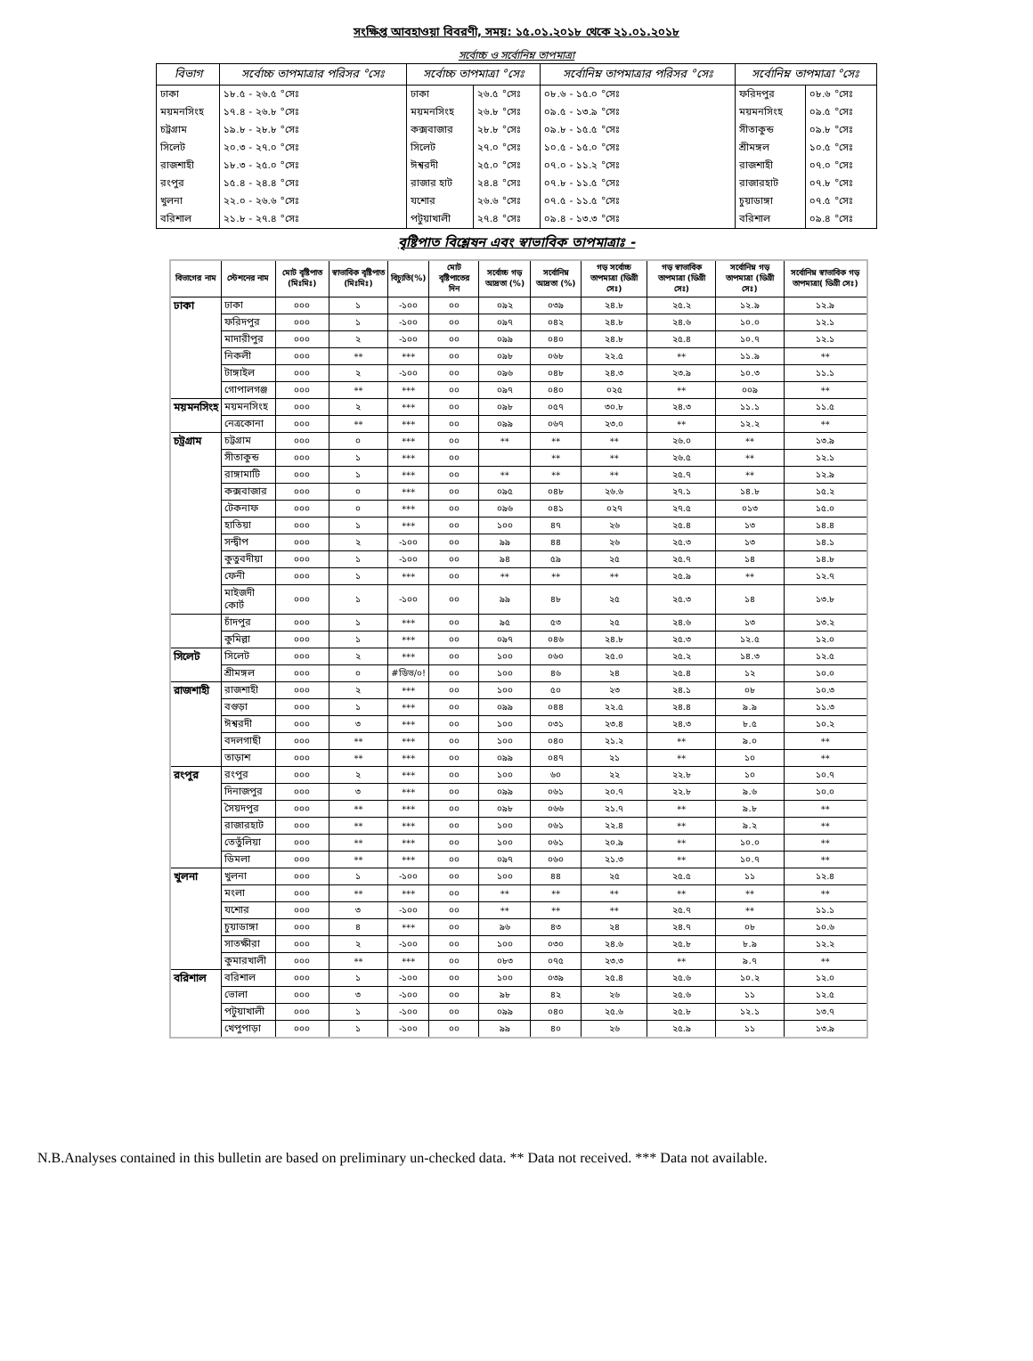সংক্ষিপ্ত আবহাওয়া বিবরণী, সময়: ১৫.০১.২০১৮ থেকে ২১.০১.২০১৮
সর্বোচ্চ ও সর্বোনিম্ন তাপমাত্রা
| বিভাগ | সর্বোচ্চ তাপমাত্রার পরিসর °সেঃ | সর্বোচ্চ তাপমাত্রা °সেঃ | | সর্বোনিম্ন তাপমাত্রার পরিসর °সেঃ | সর্বোনিম্ন তাপমাত্রা °সেঃ | |
| --- | --- | --- | --- | --- | --- | --- |
| ঢাকা | ১৮.৫ - ২৬.৫ °সেঃ | ঢাকা | ২৬.৫ °সেঃ | ০৮.৬ - ১৫.০ °সেঃ | ফরিদপুর | ০৮.৬ °সেঃ |
| ময়মনসিংহ | ১৭.৪ - ২৬.৮ °সেঃ | ময়মনসিংহ | ২৬.৮ °সেঃ | ০৯.৫ - ১৩.৯ °সেঃ | ময়মনসিংহ | ০৯.৫ °সেঃ |
| চট্রগ্রাম | ১৯.৮ - ২৮.৮ °সেঃ | কক্সবাজার | ২৮.৮ °সেঃ | ০৯.৮ - ১৫.৫ °সেঃ | সীতাকুন্ড | ০৯.৮ °সেঃ |
| সিলেট | ২০.৩ - ২৭.০ °সেঃ | সিলেট | ২৭.০ °সেঃ | ১০.৫ - ১৫.০ °সেঃ | শ্রীমঙ্গল | ১০.৫ °সেঃ |
| রাজশাহী | ১৮.৩ - ২৫.০ °সেঃ | ঈশ্বরদী | ২৫.০ °সেঃ | ০৭.০ - ১১.২ °সেঃ | রাজশাহী | ০৭.০ °সেঃ |
| রংপুর | ১৫.৪ - ২৪.৪ °সেঃ | রাজার হাট | ২৪.৪ °সেঃ | ০৭.৮ - ১১.৫ °সেঃ | রাজারহাট | ০৭.৮ °সেঃ |
| খুলনা | ২২.০ - ২৬.৬ °সেঃ | যশোর | ২৬.৬ °সেঃ | ০৭.৫ - ১১.৫ °সেঃ | চুয়াডাঙ্গা | ০৭.৫ °সেঃ |
| বরিশাল | ২১.৮ - ২৭.৪ °সেঃ | পটুয়াখালী | ২৭.৪ °সেঃ | ০৯.৪ - ১৩.৩ °সেঃ | বরিশাল | ০৯.৪ °সেঃ |
বৃষ্টিপাত বিশ্লেষন এবং স্বাভাবিক তাপমাত্রাঃ -
| বিভাগের নাম | স্টেশনের নাম | মোট বৃষ্টিপাত (মিঃমিঃ) | স্বাভাবিক বৃষ্টিপাত (মিঃমিঃ) | বিচ্যুতি(%) | মোট বৃষ্টিপাতের দিন | সর্বোচ্চ গড় আদ্রতা (%) | সর্বোনিম্ন আদ্রতা (%) | গড় সর্বোচ্চ তাপমাত্রা (ডিগ্রী সেঃ) | গড় স্বাভাবিক তাপমাত্রা (ডিগ্রী সেঃ) | সর্বোনিম্ন গড় তাপমাত্রা (ডিগ্রী সেঃ) | সর্বোনিম্ন স্বাভাবিক গড় তাপমাত্রা( ডিগ্রী সেঃ) |
| --- | --- | --- | --- | --- | --- | --- | --- | --- | --- | --- | --- |
| ঢাকা | ঢাকা | ০০০ | ১ | -১০০ | ০০ | ০৯২ | ০৩৯ | ২৪.৮ | ২৫.২ | ১২.৯ | ১২.৯ |
| | ফরিদপুর | ০০০ | ১ | -১০০ | ০০ | ০৯৭ | ০৪২ | ২৪.৮ | ২৪.৬ | ১০.০ | ১২.১ |
| | মাদারীপুর | ০০০ | ২ | -১০০ | ০০ | ০৯৯ | ০৪০ | ২৪.৮ | ২৫.৪ | ১০.৭ | ১২.১ |
| | নিকলী | ০০০ | ** | *** | ০০ | ০৯৮ | ০৬৮ | ২২.৫ | ** | ১১.৯ | ** |
| | টাঙ্গাইল | ০০০ | ২ | -১০০ | ০০ | ০৯৬ | ০৪৮ | ২৪.৩ | ২৩.৯ | ১০.৩ | ১১.১ |
| | গোপালগঞ্জ | ০০০ | ** | *** | ০০ | ০৯৭ | ০৪০ | ০২৫ | ** | ০০৯ | ** |
| ময়মনসিংহ | ময়মনসিংহ | ০০০ | ২ | *** | ০০ | ০৯৮ | ০৫৭ | ৩০.৮ | ২৪.৩ | ১১.১ | ১১.৫ |
| | নেত্রকোনা | ০০০ | ** | *** | ০০ | ০৯৯ | ০৬৭ | ২৩.০ | ** | ১২.২ | ** |
| চট্রগ্রাম | চট্টগ্রাম | ০০০ | ০ | *** | ০০ | ** | ** | ** | ২৬.০ | ** | ১৩.৯ |
| | সীতাকুন্ড | ০০০ | ১ | *** | ০০ | | ** | ** | ২৬.৫ | ** | ১২.১ |
| | রাঙ্গামাটি | ০০০ | ১ | *** | ০০ | ** | ** | ** | ২৫.৭ | ** | ১২.৯ |
| | কক্সবাজার | ০০০ | ০ | *** | ০০ | ০৯৫ | ০৪৮ | ২৬.৬ | ২৭.১ | ১৪.৮ | ১৫.২ |
| | টেকনাফ | ০০০ | ০ | *** | ০০ | ০৯৬ | ০৪১ | ০২৭ | ২৭.৫ | ০১৩ | ১৫.০ |
| | হাতিয়া | ০০০ | ১ | *** | ০০ | ১০০ | ৪৭ | ২৬ | ২৫.৪ | ১৩ | ১৪.৪ |
| | সন্দ্বীপ | ০০০ | ২ | -১০০ | ০০ | ৯৯ | ৪৪ | ২৬ | ২৫.৩ | ১৩ | ১৪.১ |
| | কুতুবদীয়া | ০০০ | ১ | -১০০ | ০০ | ৯৪ | ৫৯ | ২৫ | ২৫.৭ | ১৪ | ১৪.৮ |
| | ফেনী | ০০০ | ১ | *** | ০০ | ** | ** | ** | ২৫.৯ | ** | ১২.৭ |
| | মাইজদী কোর্ট | ০০০ | ১ | -১০০ | ০০ | ৯৯ | ৪৮ | ২৫ | ২৫.৩ | ১৪ | ১৩.৮ |
| | চাঁদপুর | ০০০ | ১ | *** | ০০ | ৯৫ | ৫৩ | ২৫ | ২৪.৬ | ১৩ | ১৩.২ |
| | কুমিল্লা | ০০০ | ১ | *** | ০০ | ০৯৭ | ০৪৬ | ২৪.৮ | ২৫.৩ | ১২.৫ | ১২.০ |
| সিলেট | সিলেট | ০০০ | ২ | *** | ০০ | ১০০ | ০৬০ | ২৫.০ | ২৫.২ | ১৪.৩ | ১২.৫ |
| | শ্রীমঙ্গল | ০০০ | ০ | #ডিভ/০! | ০০ | ১০০ | ৪৬ | ২৪ | ২৫.৪ | ১২ | ১০.০ |
| রাজশাহী | রাজশাহী | ০০০ | ২ | *** | ০০ | ১০০ | ৫০ | ২৩ | ২৪.১ | ০৮ | ১০.৩ |
| | বগুড়া | ০০০ | ১ | *** | ০০ | ০৯৯ | ০৪৪ | ২২.৫ | ২৪.৪ | ৯.৯ | ১১.৩ |
| | ঈশ্বরদী | ০০০ | ৩ | *** | ০০ | ১০০ | ০৩১ | ২৩.৪ | ২৪.৩ | ৮.৫ | ১০.২ |
| | বদলগাছী | ০০০ | ** | *** | ০০ | ১০০ | ০৪০ | ২১.২ | ** | ৯.০ | ** |
| | তাড়াশ | ০০০ | ** | *** | ০০ | ০৯৯ | ০৪৭ | ২১ | ** | ১০ | ** |
| রংপুর | রংপুর | ০০০ | ২ | *** | ০০ | ১০০ | ৬০ | ২২ | ২২.৮ | ১০ | ১০.৭ |
| | দিনাজপুর | ০০০ | ৩ | *** | ০০ | ০৯৯ | ০৬১ | ২০.৭ | ২২.৮ | ৯.৬ | ১০.০ |
| | সৈয়দপুর | ০০০ | ** | *** | ০০ | ০৯৮ | ০৬৬ | ২১.৭ | ** | ৯.৮ | ** |
| | রাজারহাট | ০০০ | ** | *** | ০০ | ১০০ | ০৬১ | ২২.৪ | ** | ৯.২ | ** |
| | তেতুঁলিয়া | ০০০ | ** | *** | ০০ | ১০০ | ০৬১ | ২০.৯ | ** | ১০.০ | ** |
| | ডিমলা | ০০০ | ** | *** | ০০ | ০৯৭ | ০৬০ | ২১.৩ | ** | ১০.৭ | ** |
| খুলনা | খুলনা | ০০০ | ১ | -১০০ | ০০ | ১০০ | ৪৪ | ২৫ | ২৫.৫ | ১১ | ১২.৪ |
| | মংলা | ০০০ | ** | *** | ০০ | ** | ** | ** | ** | ** | ** |
| | যশোর | ০০০ | ৩ | -১০০ | ০০ | ** | ** | ** | ২৫.৭ | ** | ১১.১ |
| | চুয়াডাঙ্গা | ০০০ | ৪ | *** | ০০ | ৯৬ | ৪৩ | ২৪ | ২৪.৭ | ০৮ | ১০.৬ |
| | সাতক্ষীরা | ০০০ | ২ | -১০০ | ০০ | ১০০ | ০৩০ | ২৪.৬ | ২৫.৮ | ৮.৯ | ১২.২ |
| | কুমারখালী | ০০০ | ** | *** | ০০ | ০৮৩ | ০৭৫ | ২৩.৩ | ** | ৯.৭ | ** |
| বরিশাল | বরিশাল | ০০০ | ১ | -১০০ | ০০ | ১০০ | ০৩৯ | ২৫.৪ | ২৫.৬ | ১০.২ | ১২.০ |
| | ভোলা | ০০০ | ৩ | -১০০ | ০০ | ৯৮ | ৪২ | ২৬ | ২৫.৬ | ১১ | ১২.৫ |
| | পটুয়াখালী | ০০০ | ১ | -১০০ | ০০ | ০৯৯ | ০৪০ | ২৫.৬ | ২৫.৮ | ১২.১ | ১৩.৭ |
| | খেপুপাড়া | ০০০ | ১ | -১০০ | ০০ | ৯৯ | ৪০ | ২৬ | ২৫.৯ | ১১ | ১৩.৯ |
N.B.Analyses contained in this bulletin are based on preliminary un-checked data. ** Data not received. *** Data not available.